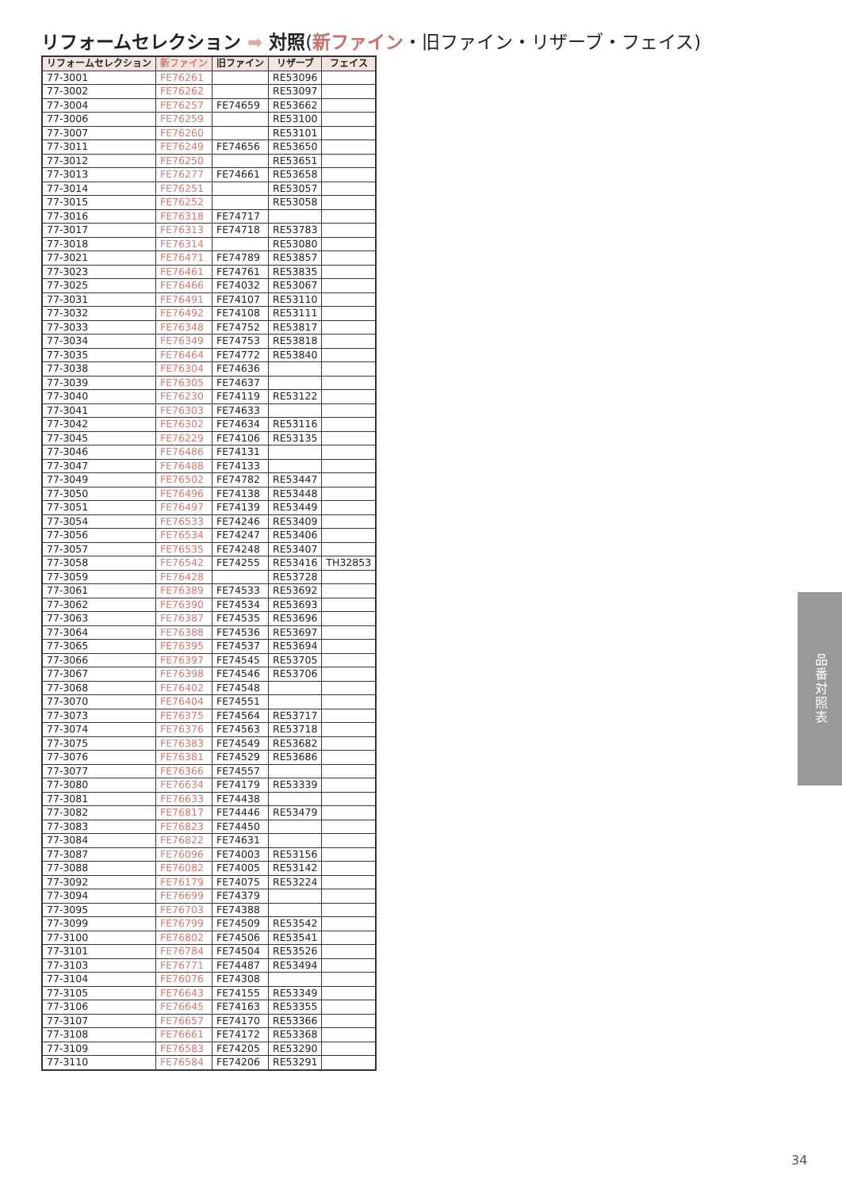リフォームセレクション ➡ 対照(新ファイン・旧ファイン・リザーブ・フェイス)
| リフォームセレクション | 新ファイン | 旧ファイン | リザーブ | フェイス |
| --- | --- | --- | --- | --- |
| 77-3001 | FE76261 | | RE53096 | |
| 77-3002 | FE76262 | | RE53097 | |
| 77-3004 | FE76257 | FE74659 | RE53662 | |
| 77-3006 | FE76259 | | RE53100 | |
| 77-3007 | FE76260 | | RE53101 | |
| 77-3011 | FE76249 | FE74656 | RE53650 | |
| 77-3012 | FE76250 | | RE53651 | |
| 77-3013 | FE76277 | FE74661 | RE53658 | |
| 77-3014 | FE76251 | | RE53057 | |
| 77-3015 | FE76252 | | RE53058 | |
| 77-3016 | FE76318 | FE74717 | | |
| 77-3017 | FE76313 | FE74718 | RE53783 | |
| 77-3018 | FE76314 | | RE53080 | |
| 77-3021 | FE76471 | FE74789 | RE53857 | |
| 77-3023 | FE76461 | FE74761 | RE53835 | |
| 77-3025 | FE76466 | FE74032 | RE53067 | |
| 77-3031 | FE76491 | FE74107 | RE53110 | |
| 77-3032 | FE76492 | FE74108 | RE53111 | |
| 77-3033 | FE76348 | FE74752 | RE53817 | |
| 77-3034 | FE76349 | FE74753 | RE53818 | |
| 77-3035 | FE76464 | FE74772 | RE53840 | |
| 77-3038 | FE76304 | FE74636 | | |
| 77-3039 | FE76305 | FE74637 | | |
| 77-3040 | FE76230 | FE74119 | RE53122 | |
| 77-3041 | FE76303 | FE74633 | | |
| 77-3042 | FE76302 | FE74634 | RE53116 | |
| 77-3045 | FE76229 | FE74106 | RE53135 | |
| 77-3046 | FE76486 | FE74131 | | |
| 77-3047 | FE76488 | FE74133 | | |
| 77-3049 | FE76502 | FE74782 | RE53447 | |
| 77-3050 | FE76496 | FE74138 | RE53448 | |
| 77-3051 | FE76497 | FE74139 | RE53449 | |
| 77-3054 | FE76533 | FE74246 | RE53409 | |
| 77-3056 | FE76534 | FE74247 | RE53406 | |
| 77-3057 | FE76535 | FE74248 | RE53407 | |
| 77-3058 | FE76542 | FE74255 | RE53416 | TH32853 |
| 77-3059 | FE76428 | | RE53728 | |
| 77-3061 | FE76389 | FE74533 | RE53692 | |
| 77-3062 | FE76390 | FE74534 | RE53693 | |
| 77-3063 | FE76387 | FE74535 | RE53696 | |
| 77-3064 | FE76388 | FE74536 | RE53697 | |
| 77-3065 | FE76395 | FE74537 | RE53694 | |
| 77-3066 | FE76397 | FE74545 | RE53705 | |
| 77-3067 | FE76398 | FE74546 | RE53706 | |
| 77-3068 | FE76402 | FE74548 | | |
| 77-3070 | FE76404 | FE74551 | | |
| 77-3073 | FE76375 | FE74564 | RE53717 | |
| 77-3074 | FE76376 | FE74563 | RE53718 | |
| 77-3075 | FE76383 | FE74549 | RE53682 | |
| 77-3076 | FE76381 | FE74529 | RE53686 | |
| 77-3077 | FE76366 | FE74557 | | |
| 77-3080 | FE76634 | FE74179 | RE53339 | |
| 77-3081 | FE76633 | FE74438 | | |
| 77-3082 | FE76817 | FE74446 | RE53479 | |
| 77-3083 | FE76823 | FE74450 | | |
| 77-3084 | FE76822 | FE74631 | | |
| 77-3087 | FE76096 | FE74003 | RE53156 | |
| 77-3088 | FE76082 | FE74005 | RE53142 | |
| 77-3092 | FE76179 | FE74075 | RE53224 | |
| 77-3094 | FE76699 | FE74379 | | |
| 77-3095 | FE76703 | FE74388 | | |
| 77-3099 | FE76799 | FE74509 | RE53542 | |
| 77-3100 | FE76802 | FE74506 | RE53541 | |
| 77-3101 | FE76784 | FE74504 | RE53526 | |
| 77-3103 | FE76771 | FE74487 | RE53494 | |
| 77-3104 | FE76076 | FE74308 | | |
| 77-3105 | FE76643 | FE74155 | RE53349 | |
| 77-3106 | FE76645 | FE74163 | RE53355 | |
| 77-3107 | FE76657 | FE74170 | RE53366 | |
| 77-3108 | FE76661 | FE74172 | RE53368 | |
| 77-3109 | FE76583 | FE74205 | RE53290 | |
| 77-3110 | FE76584 | FE74206 | RE53291 | |
品番対照表
34